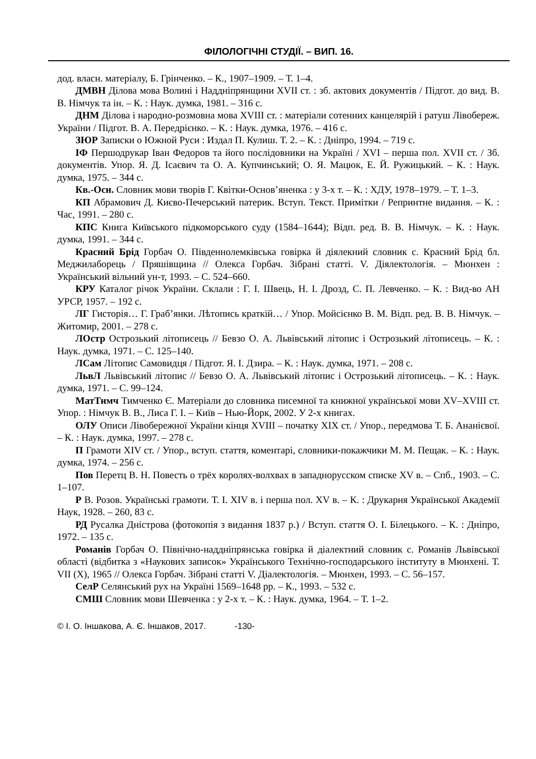ФІЛОЛОГІЧНІ СТУДІЇ. – ВИП. 16.
дод. власн. матеріалу, Б. Грінченко. – К., 1907–1909. – Т. 1–4.
ДМВН Ділова мова Волині і Наддніпрянщини XVII ст. : зб. актових документів / Підгот. до вид. В. В. Німчук та ін. – К. : Наук. думка, 1981. – 316 с.
ДНМ Ділова і народно-розмовна мова XVIII ст. : матеріали сотенних канцелярій і ратуш Лівобереж. України / Підгот. В. А. Передрієнко. – К. : Наук. думка, 1976. – 416 с.
ЗЮР Записки о Южной Руси : Издал П. Кулиш. Т. 2. – К. : Дніпро, 1994. – 719 с.
ІФ Першодрукар Іван Федоров та його послідовники на Україні / XVI – перша пол. XVII ст. / Зб. документів. Упор. Я. Д. Ісаєвич та О. А. Купчинський; О. Я. Мацюк, Е. Й. Ружицький. – К. : Наук. думка, 1975. – 344 с.
Кв.-Осн. Словник мови творів Г. Квітки-Основ’яненка : у 3-х т. – К. : ХДУ, 1978–1979. – Т. 1–3.
КП Абрамович Д. Києво-Печерський патерик. Вступ. Текст. Примітки / Репринтне видання. – К. : Час, 1991. – 280 с.
КПС Книга Київського підкоморського суду (1584–1644); Відп. ред. В. В. Німчук. – К. : Наук. думка, 1991. – 344 с.
Красний Брід Горбач О. Південнолемківська говірка й діялекний словник с. Красний Брід бл. Меджилаборець / Пряшівщина // Олекса Горбач. Зібрані статті. V. Діялектологія. – Мюнхен : Український вільний ун-т, 1993. – С. 524–660.
КРУ Каталог річок України. Склали : Г. І. Швець, Н. І. Дрозд, С. П. Левченко. – К. : Вид-во АН УРСР, 1957. – 192 с.
ЛГ Гисторія… Г. Граб’янки. Лѣтопись краткій… / Упор. Мойсієнко В. М. Відп. ред. В. В. Німчук. – Житомир, 2001. – 278 с.
ЛОстр Острозький літописець // Бевзо О. А. Львівський літопис і Острозький літописець. – К. : Наук. думка, 1971. – С. 125–140.
ЛСам Літопис Самовидця / Підгот. Я. І. Дзира. – К. : Наук. думка, 1971. – 208 с.
ЛьвЛ Львівський літопис // Бевзо О. А. Львівський літопис і Острозький літописець. – К. : Наук. думка, 1971. – С. 99–124.
МатТимч Тимченко Є. Матеріали до словника писемної та книжної української мови XV–XVIII ст. Упор. : Німчук В. В., Лиса Г. І. – Київ – Нью-Йорк, 2002. У 2-х книгах.
ОЛУ Описи Лівобережної України кінця XVIII – початку XIX ст. / Упор., передмова Т. Б. Ананієвої. – К. : Наук. думка, 1997. – 278 с.
П Грамоти XIV ст. / Упор., вступ. стаття, коментарі, словники-покажчики М. М. Пещак. – К. : Наук. думка, 1974. – 256 с.
Пов Перетц В. Н. Повесть о трёх королях-волхвах в западнорусском списке XV в. – Спб., 1903. – С. 1–107.
Р В. Розов. Українські грамоти. Т. І. XIV в. і перша пол. XV в. – К. : Друкарня Української Академії Наук, 1928. – 260, 83 с.
РД Русалка Дністрова (фотокопія з видання 1837 р.) / Вступ. стаття О. І. Білецького. – К. : Дніпро, 1972. – 135 с.
Романів Горбач О. Північно-наддніпрянська говірка й діалектний словник с. Романів Львівської області (відбитка з «Наукових записок» Українського Технічно-господарського інституту в Мюнхені. Т. VII (X), 1965 // Олекса Горбач. Зібрані статті V. Діалектологія. – Мюнхен, 1993. – С. 56–157.
СелР Селянський рух на Україні 1569–1648 рр. – К., 1993. – 532 с.
СМШ Словник мови Шевченка : у 2-х т. – К. : Наук. думка, 1964. – Т. 1–2.
© І. О. Іншакова, А. Є. Іншаков, 2017. -130-